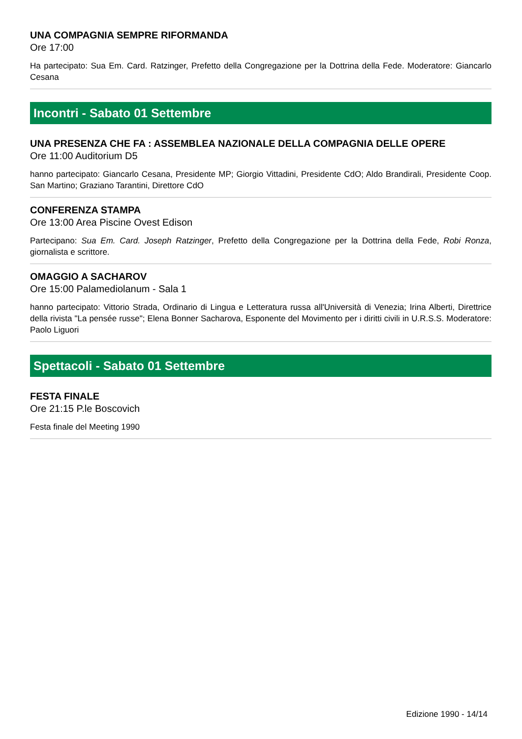UNA COMPAGNIA SEMPRE RIFORMANDA
Ore 17:00
Ha partecipato: Sua Em. Card. Ratzinger, Prefetto della Congregazione per la Dottrina della Fede. Moderatore: Giancarlo Cesana
Incontri - Sabato 01 Settembre
UNA PRESENZA CHE FA : ASSEMBLEA NAZIONALE DELLA COMPAGNIA DELLE OPERE
Ore 11:00 Auditorium D5
hanno partecipato: Giancarlo Cesana, Presidente MP; Giorgio Vittadini, Presidente CdO; Aldo Brandirali, Presidente Coop. San Martino; Graziano Tarantini, Direttore CdO
CONFERENZA STAMPA
Ore 13:00 Area Piscine Ovest Edison
Partecipano: Sua Em. Card. Joseph Ratzinger, Prefetto della Congregazione per la Dottrina della Fede, Robi Ronza, giornalista e scrittore.
OMAGGIO A SACHAROV
Ore 15:00 Palamediolanum - Sala 1
hanno partecipato: Vittorio Strada, Ordinario di Lingua e Letteratura russa all'Università di Venezia; Irina Alberti, Direttrice della rivista "La pensée russe"; Elena Bonner Sacharova, Esponente del Movimento per i diritti civili in U.R.S.S. Moderatore: Paolo Liguori
Spettacoli - Sabato 01 Settembre
FESTA FINALE
Ore 21:15 P.le Boscovich
Festa finale del Meeting 1990
Edizione 1990 - 14/14